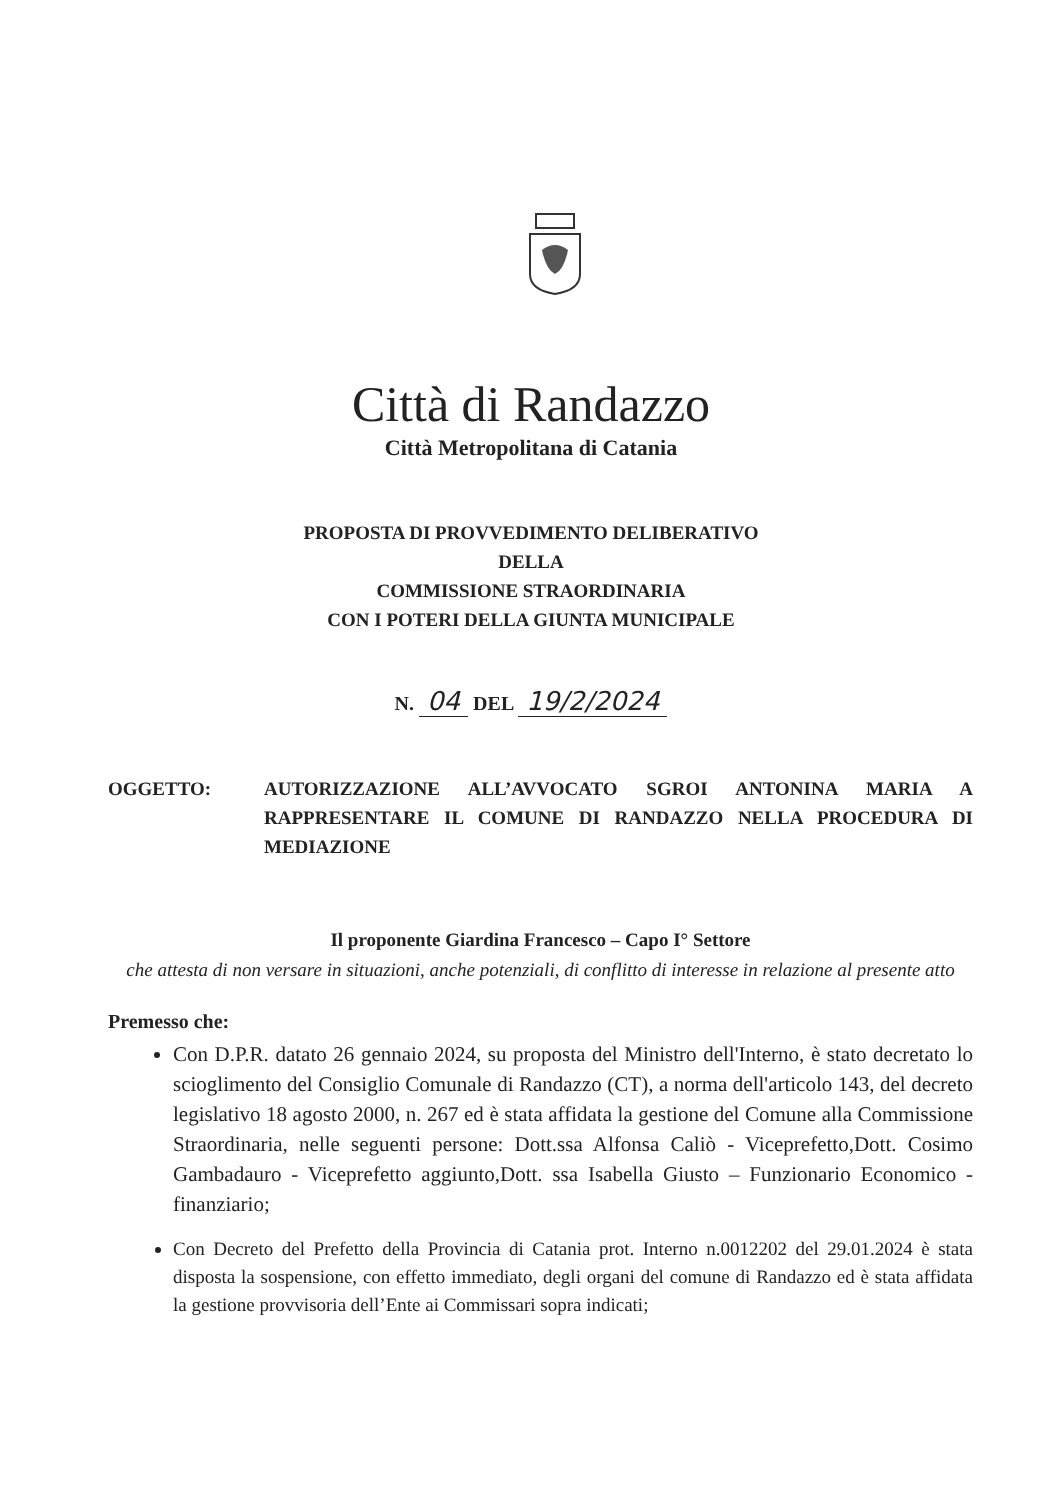Città di Randazzo
Città Metropolitana di Catania
PROPOSTA DI PROVVEDIMENTO DELIBERATIVO
DELLA
COMMISSIONE STRAORDINARIA
CON I POTERI DELLA GIUNTA MUNICIPALE
N. 04 DEL 19/2/2024
OGGETTO: AUTORIZZAZIONE ALL’AVVOCATO SGROI ANTONINA MARIA A RAPPRESENTARE IL COMUNE DI RANDAZZO NELLA PROCEDURA DI MEDIAZIONE
Il proponente Giardina Francesco – Capo I° Settore
che attesta di non versare in situazioni, anche potenziali, di conflitto di interesse in relazione al presente atto
Premesso che:
Con D.P.R. datato 26 gennaio 2024, su proposta del Ministro dell'Interno, è stato decretato lo scioglimento del Consiglio Comunale di Randazzo (CT), a norma dell'articolo 143, del decreto legislativo 18 agosto 2000, n. 267 ed è stata affidata la gestione del Comune alla Commissione Straordinaria, nelle seguenti persone: Dott.ssa Alfonsa Caliò - Viceprefetto,Dott. Cosimo Gambadauro - Viceprefetto aggiunto,Dott. ssa Isabella Giusto – Funzionario Economico - finanziario;
Con Decreto del Prefetto della Provincia di Catania prot. Interno n.0012202 del 29.01.2024 è stata disposta la sospensione, con effetto immediato, degli organi del comune di Randazzo ed è stata affidata la gestione provvisoria dell’Ente ai Commissari sopra indicati;